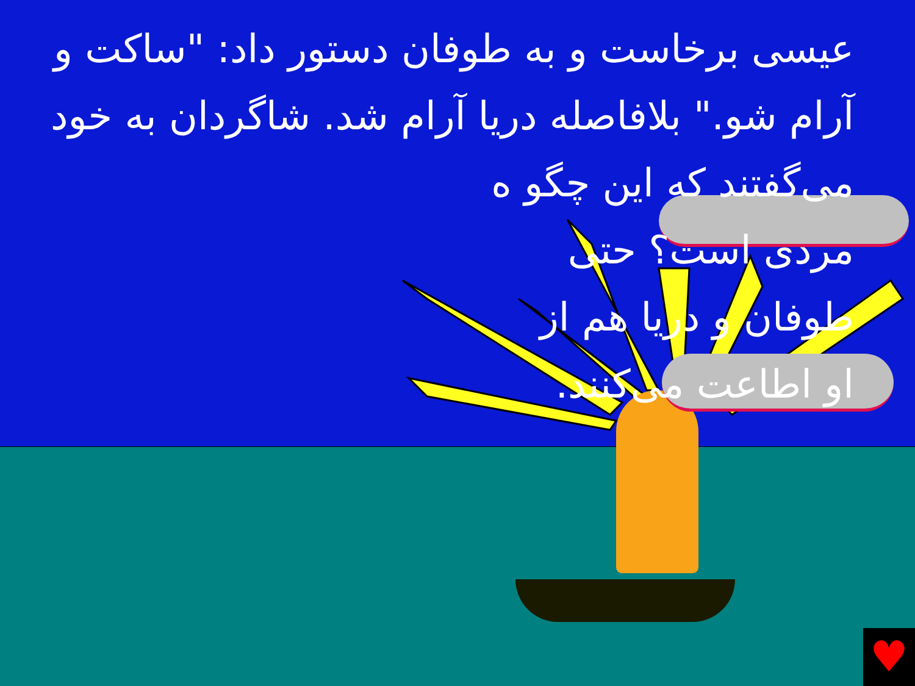عیسی برخاست و به طوفان دستور داد: "ساکت و آرام شو." بلافاصله دریا آرام شد. شاگردان به خود می‌گفتند که این چگو ه
مردی است؟ حتی
طوفان و دریا هم از
او اطاعت می‌کنند.
♥